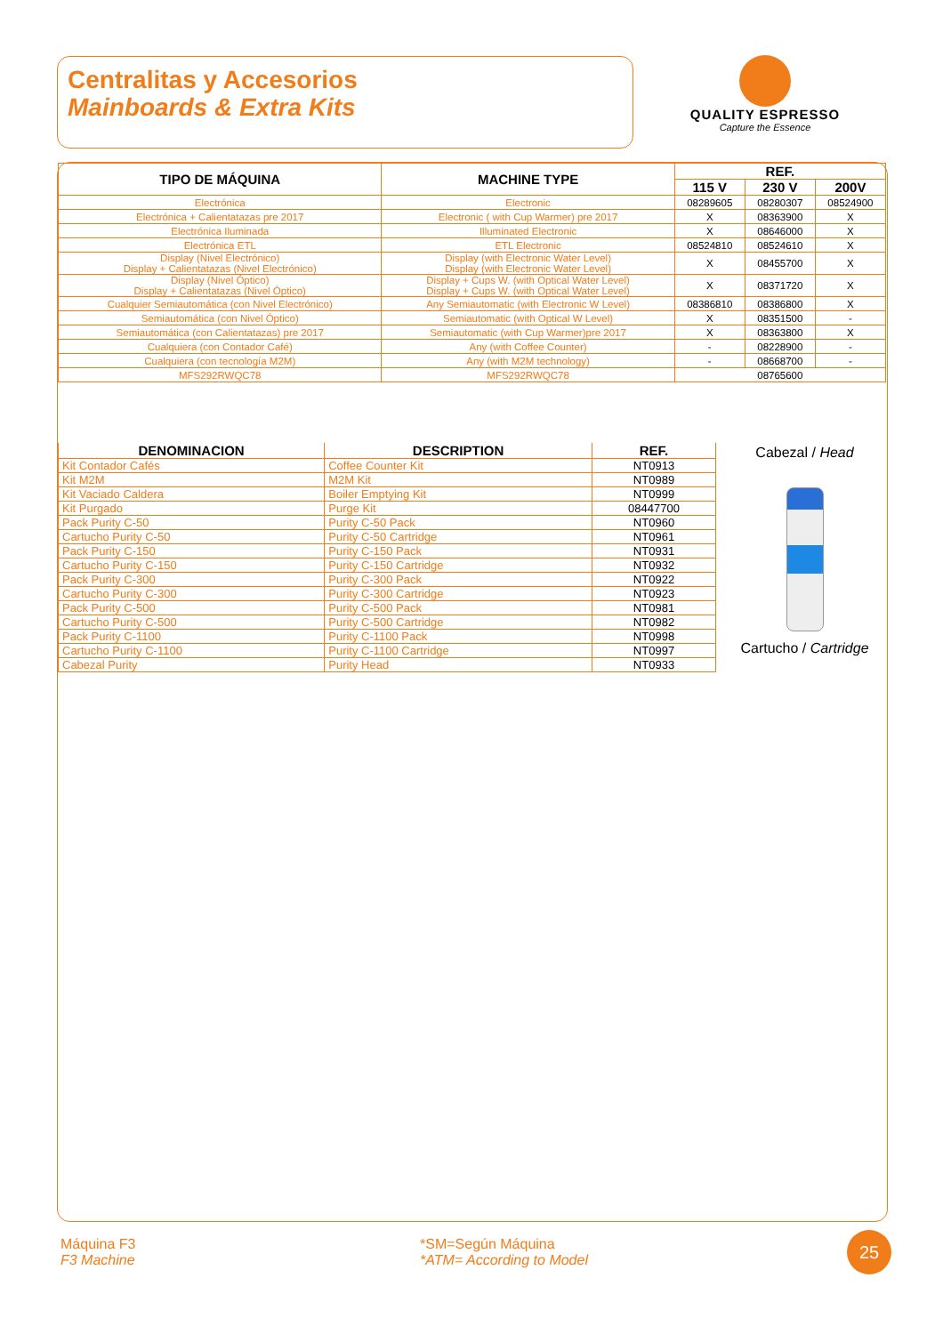Centralitas y Accesorios
Mainboards & Extra Kits
QUALITY ESPRESSO
Capture the Essence
| TIPO DE MÁQUINA | MACHINE TYPE | REF. | | |
| --- | --- | --- | --- | --- |
| | | 115 V | 230 V | 200V |
| Electrónica | Electronic | 08289605 | 08280307 | 08524900 |
| Electrónica + Calientatazas pre 2017 | Electronic ( with Cup Warmer) pre 2017 | X | 08363900 | X |
| Electrónica Iluminada | Illuminated Electronic | X | 08646000 | X |
| Electrónica ETL | ETL Electronic | 08524810 | 08524610 | X |
| Display (Nivel Electrónico) Display + Calientatazas (Nivel Electrónico) | Display (with Electronic Water Level) Display (with Electronic Water Level) | X | 08455700 | X |
| Display (Nivel Óptico) Display + Calientatazas (Nivel Óptico) | Display + Cups W. (with Optical Water Level) Display + Cups W. (with Optical Water Level) | X | 08371720 | X |
| Cualquier Semiautomática (con Nivel Electrónico) | Any Semiautomatic (with Electronic W Level) | 08386810 | 08386800 | X |
| Semiautomática (con Nivel Óptico) | Semiautomatic (with Optical W Level) | X | 08351500 | - |
| Semiautomática (con Calientatazas) pre 2017 | Semiautomatic (with Cup Warmer)pre 2017 | X | 08363800 | X |
| Cualquiera (con Contador Café) | Any (with Coffee Counter) | - | 08228900 | - |
| Cualquiera (con tecnología M2M) | Any (with M2M technology) | - | 08668700 | - |
| MFS292RWQC78 | MFS292RWQC78 | 08765600 | | |
| DENOMINACION | DESCRIPTION | REF. |
| --- | --- | --- |
| Kit Contador Cafés | Coffee Counter Kit | NT0913 |
| Kit M2M | M2M Kit | NT0989 |
| Kit Vaciado Caldera | Boiler Emptying Kit | NT0999 |
| Kit Purgado | Purge Kit | 08447700 |
| Pack Purity C-50 | Purity C-50 Pack | NT0960 |
| Cartucho Purity C-50 | Purity C-50 Cartridge | NT0961 |
| Pack Purity C-150 | Purity C-150 Pack | NT0931 |
| Cartucho Purity C-150 | Purity C-150 Cartridge | NT0932 |
| Pack Purity C-300 | Purity C-300 Pack | NT0922 |
| Cartucho Purity C-300 | Purity C-300 Cartridge | NT0923 |
| Pack Purity C-500 | Purity C-500 Pack | NT0981 |
| Cartucho Purity C-500 | Purity C-500 Cartridge | NT0982 |
| Pack Purity C-1100 | Purity C-1100 Pack | NT0998 |
| Cartucho Purity C-1100 | Purity C-1100 Cartridge | NT0997 |
| Cabezal Purity | Purity Head | NT0933 |
Cabezal / Head
Cartucho / Cartridge
Máquina F3
F3 Machine
*SM=Según Máquina
*ATM= According to Model
25